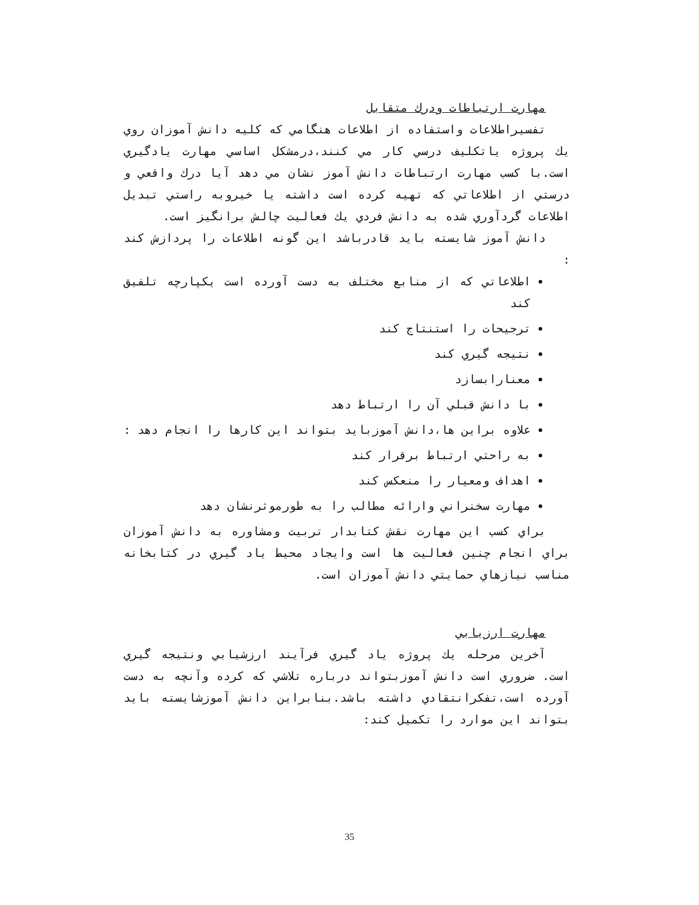مهارت ارتباطات ودرك متقابل
تفسيراطلاعات واستفاده از اطلاعات هنگامي كه كليه دانش آموزان روي يك پروژه ياتكليف درسي كار مي كنند،درمشكل اساسي مهارت يادگيري است.با كسب مهارت ارتباطات دانش آموز نشان مي دهد آيا درك واقعي و درستي از اطلاعاتي كه تهيه كرده است داشته يا خيروبه راستي تبديل اطلاعات گردآوري شده به دانش فردي يك فعاليت چالش برانگيز است.
دانش آموز شايسته بايد قادرباشد اين گونه اطلاعات را پردازش كند :
اطلاعاتي كه از منابع مختلف به دست آورده است يكپارچه تلفيق كند
ترجيحات را استنتاج كند
نتيجه گيري كند
معنارابسازد
با دانش قبلي آن را ارتباط دهد
علاوه براين ها،دانش آموزبايد بتواند اين كارها را انجام دهد :
به راحتي ارتباط برقرار كند
اهداف ومعيار را منعكس كند
مهارت سخنراني وارائه مطالب را به طورموثرنشان دهد
براي كسب اين مهارت نقش كتابدار تربيت ومشاوره به دانش آموزان براي انجام چنين فعاليت ها است وايجاد محيط ياد گيري در كتابخانه مناسب نيازهاي حمايتي دانش آموزان است.
مهارت ارزيابي
آخرين مرحله يك پروژه ياد گيري فرآيند ارزشيابي ونتيجه گيري است. ضروري است دانش آموزبتواند درباره تلاشي كه كرده وآنچه به دست آورده است،تفكرانتقادي داشته باشد.بنابراين دانش آموزشايسته بايد بتواند اين موارد را تكميل كند:
35